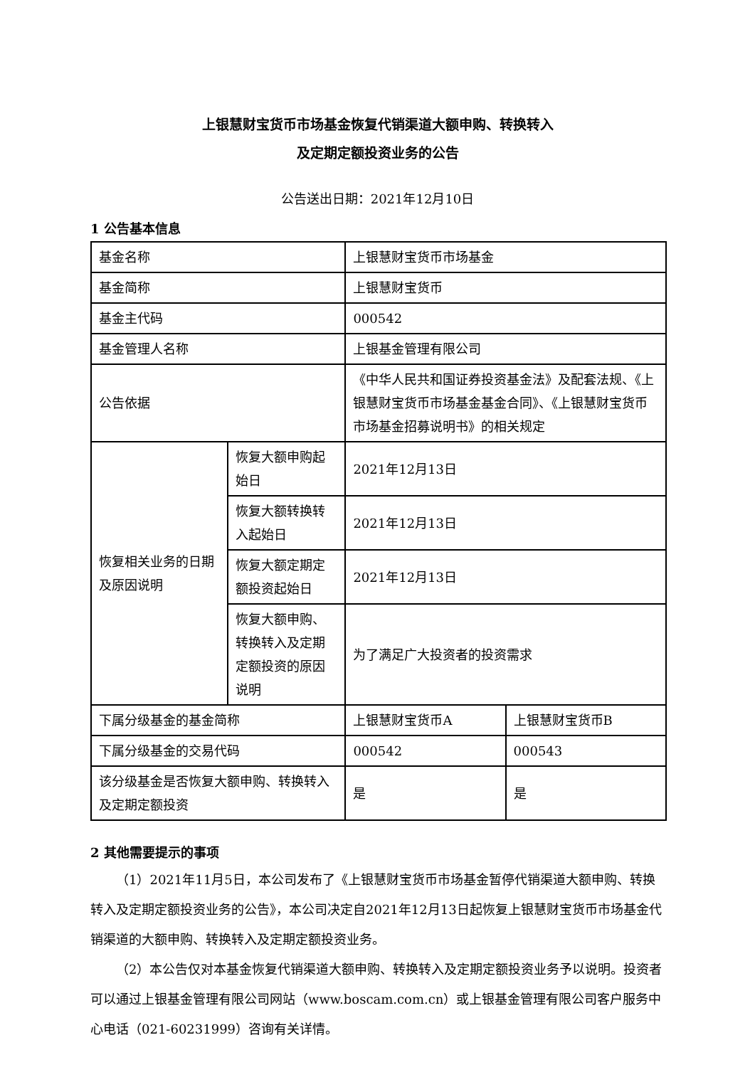上银慧财宝货币市场基金恢复代销渠道大额申购、转换转入
及定期定额投资业务的公告
公告送出日期：2021年12月10日
1 公告基本信息
| 基金名称 | | 上银慧财宝货币市场基金 | |
| 基金简称 | | 上银慧财宝货币 | |
| 基金主代码 | | 000542 | |
| 基金管理人名称 | | 上银基金管理有限公司 | |
| 公告依据 | | 《中华人民共和国证券投资基金法》及配套法规、《上银慧财宝货币市场基金基金合同》、《上银慧财宝货币市场基金招募说明书》的相关规定 | |
| 恢复相关业务的日期及原因说明 | 恢复大额申购起始日 | 2021年12月13日 | |
| | 恢复大额转换转入起始日 | 2021年12月13日 | |
| | 恢复大额定期定额投资起始日 | 2021年12月13日 | |
| | 恢复大额申购、转换转入及定期定额投资的原因说明 | 为了满足广大投资者的投资需求 | |
| 下属分级基金的基金简称 | | 上银慧财宝货币A | 上银慧财宝货币B |
| 下属分级基金的交易代码 | | 000542 | 000543 |
| 该分级基金是否恢复大额申购、转换转入及定期定额投资 | | 是 | 是 |
2 其他需要提示的事项
（1）2021年11月5日，本公司发布了《上银慧财宝货币市场基金暂停代销渠道大额申购、转换转入及定期定额投资业务的公告》，本公司决定自2021年12月13日起恢复上银慧财宝货币市场基金代销渠道的大额申购、转换转入及定期定额投资业务。
（2）本公告仅对本基金恢复代销渠道大额申购、转换转入及定期定额投资业务予以说明。投资者可以通过上银基金管理有限公司网站（www.boscam.com.cn）或上银基金管理有限公司客户服务中心电话（021-60231999）咨询有关详情。